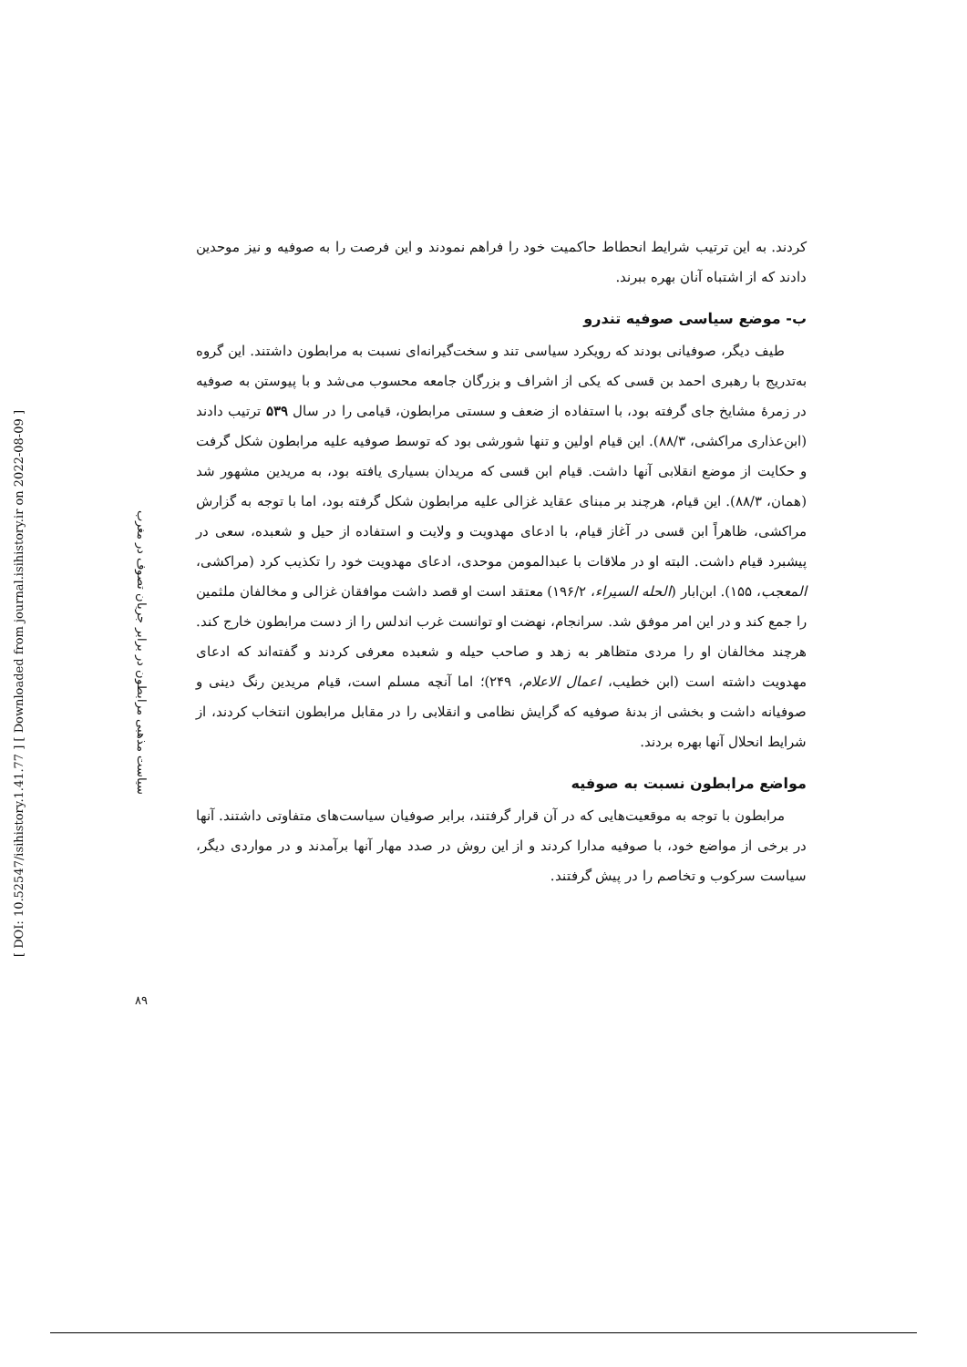[ DOI: 10.52547/isihistory.1.41.77 ] [ Downloaded from journal.isihistory.ir on 2022-08-09 ]
سیاست مذهبی مرابطون در برابر جریان تصوف در مغرب
۸۹
کردند. به این ترتیب شرایط انحطاط حاکمیت خود را فراهم نمودند و این فرصت را به صوفیه و نیز موحدین دادند که از اشتباه آنان بهره ببرند.
ب- موضع سیاسی صوفیه تندرو
طیف دیگر، صوفیانی بودند که رویکرد سیاسی تند و سخت‌گیرانه‌ای نسبت به مرابطون داشتند. این گروه به‌تدریج با رهبری احمد بن قسی که یکی از اشراف و بزرگان جامعه محسوب می‌شد و با پیوستن به صوفیه در زمرهٔ مشایخ جای گرفته بود، با استفاده از ضعف و سستی مرابطون، قیامی را در سال ۵۳۹ ترتیب دادند (ابن‌عذاری مراکشی، ۸۸/۳). این قیام اولین و تنها شورشی بود که توسط صوفیه علیه مرابطون شکل گرفت و حکایت از موضع انقلابی آنها داشت. قیام ابن قسی که مریدان بسیاری یافته بود، به مریدین مشهور شد (همان، ۸۸/۳). این قیام، هرچند بر مبنای عقاید غزالی علیه مرابطون شکل گرفته بود، اما با توجه به گزارش مراکشی، ظاهراً ابن قسی در آغاز قیام، با ادعای مهدویت و ولایت و استفاده از حیل و شعبده، سعی در پیشبرد قیام داشت. البته او در ملاقات با عبدالمومن موحدی، ادعای مهدویت خود را تکذیب کرد (مراکشی، المعجب، ۱۵۵). ابن‌ابار (الحله السیراء، ۱۹۶/۲) معتقد است او قصد داشت موافقان غزالی و مخالفان ملثمین را جمع کند و در این امر موفق شد. سرانجام، نهضت او توانست غرب اندلس را از دست مرابطون خارج کند. هرچند مخالفان او را مردی متظاهر به زهد و صاحب حیله و شعبده معرفی کردند و گفته‌اند که ادعای مهدویت داشته است (ابن خطیب، اعمال الاعلام، ۲۴۹)؛ اما آنچه مسلم است، قیام مریدین رنگ دینی و صوفیانه داشت و بخشی از بدنهٔ صوفیه که گرایش نظامی و انقلابی را در مقابل مرابطون انتخاب کردند، از شرایط انحلال آنها بهره بردند.
مواضع مرابطون نسبت به صوفیه
مرابطون با توجه به موقعیت‌هایی که در آن قرار گرفتند، برابر صوفیان سیاست‌های متفاوتی داشتند. آنها در برخی از مواضع خود، با صوفیه مدارا کردند و از این روش در صدد مهار آنها برآمدند و در مواردی دیگر، سیاست سرکوب و تخاصم را در پیش گرفتند.